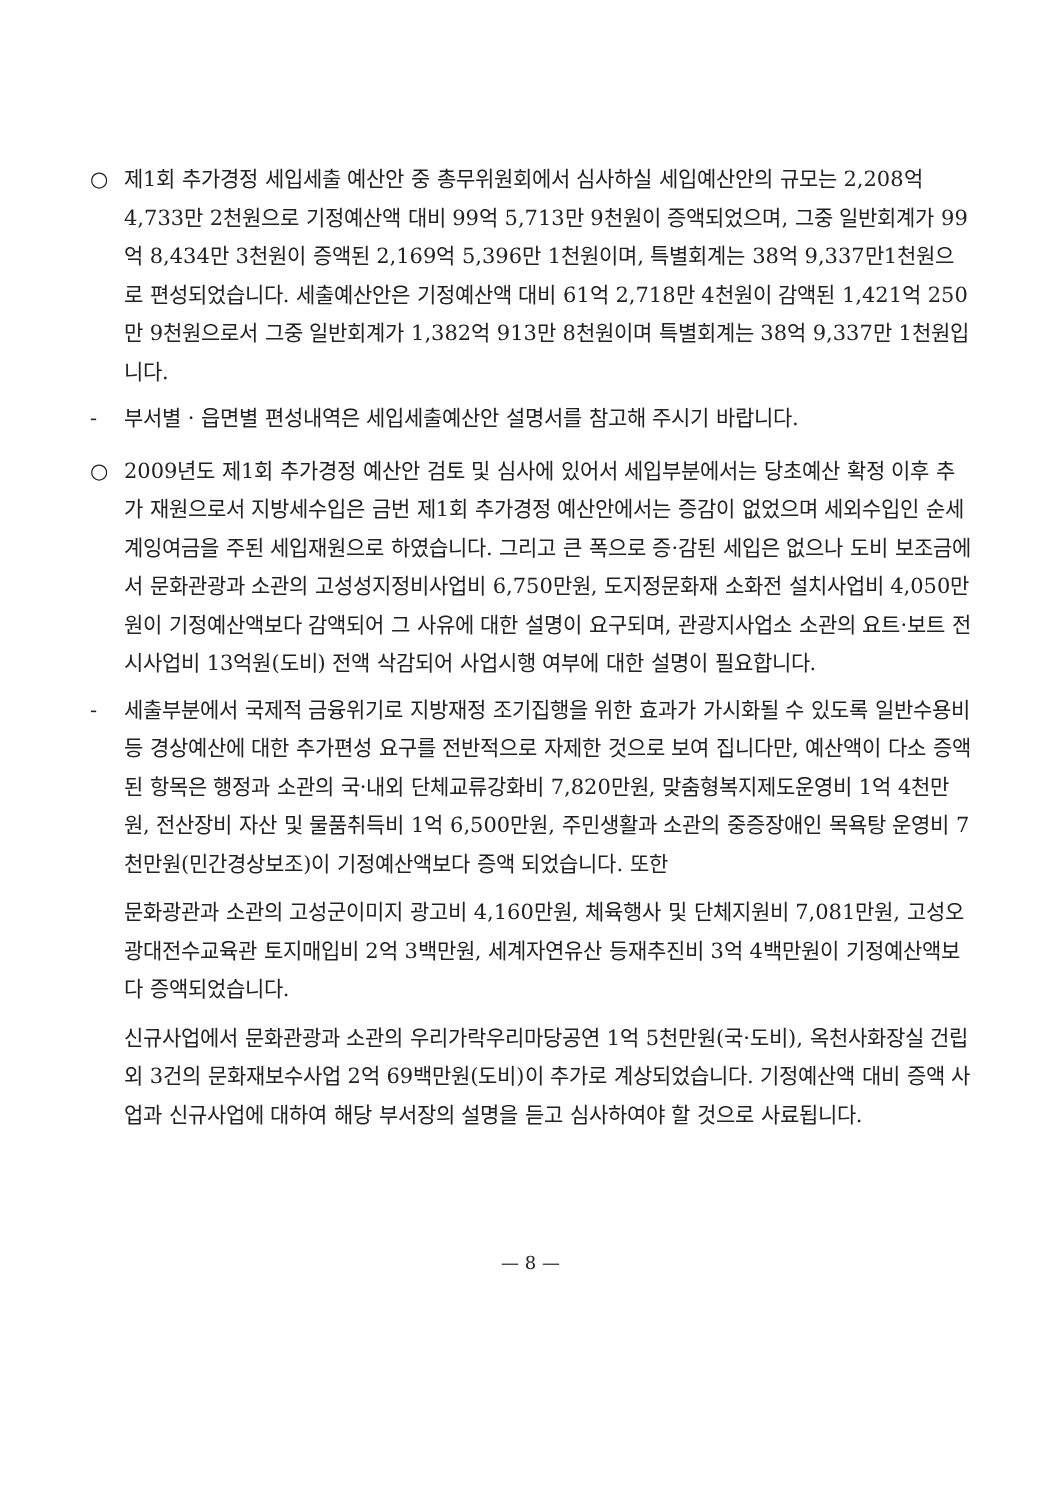○ 제1회 추가경정 세입세출 예산안 중 총무위원회에서 심사하실 세입예산안의 규모는 2,208억 4,733만 2천원으로 기정예산액 대비 99억 5,713만 9천원이 증액되었으며, 그중 일반회계가 99억 8,434만 3천원이 증액된 2,169억 5,396만 1천원이며, 특별회계는 38억 9,337만1천원으로 편성되었습니다. 세출예산안은 기정예산액 대비 61억 2,718만 4천원이 감액된 1,421억 250만 9천원으로서 그중 일반회계가 1,382억 913만 8천원이며 특별회계는 38억 9,337만 1천원입니다.
- 부서별 · 읍면별 편성내역은 세입세출예산안 설명서를 참고해 주시기 바랍니다.
○ 2009년도 제1회 추가경정 예산안 검토 및 심사에 있어서 세입부분에서는 당초예산 확정 이후 추가 재원으로서 지방세수입은 금번 제1회 추가경정 예산안에서는 증감이 없었으며 세외수입인 순세계잉여금을 주된 세입재원으로 하였습니다. 그리고 큰 폭으로 증·감된 세입은 없으나 도비 보조금에서 문화관광과 소관의 고성성지정비사업비 6,750만원, 도지정문화재 소화전 설치사업비 4,050만원이 기정예산액보다 감액되어 그 사유에 대한 설명이 요구되며, 관광지사업소 소관의 요트·보트 전시사업비 13억원(도비) 전액 삭감되어 사업시행 여부에 대한 설명이 필요합니다.
- 세출부분에서 국제적 금융위기로 지방재정 조기집행을 위한 효과가 가시화될 수 있도록 일반수용비 등 경상예산에 대한 추가편성 요구를 전반적으로 자제한 것으로 보여 집니다만, 예산액이 다소 증액된 항목은 행정과 소관의 국·내외 단체교류강화비 7,820만원, 맞춤형복지제도운영비 1억 4천만원, 전산장비 자산 및 물품취득비 1억 6,500만원, 주민생활과 소관의 중증장애인 목욕탕 운영비 7천만원(민간경상보조)이 기정예산액보다 증액 되었습니다. 또한
문화광관과 소관의 고성군이미지 광고비 4,160만원, 체육행사 및 단체지원비 7,081만원, 고성오광대전수교육관 토지매입비 2억 3백만원, 세계자연유산 등재추진비 3억 4백만원이 기정예산액보다 증액되었습니다.
신규사업에서 문화관광과 소관의 우리가락우리마당공연 1억 5천만원(국·도비), 옥천사화장실 건립 외 3건의 문화재보수사업 2억 69백만원(도비)이 추가로 계상되었습니다. 기정예산액 대비 증액 사업과 신규사업에 대하여 해당 부서장의 설명을 듣고 심사하여야 할 것으로 사료됩니다.
— 8 —